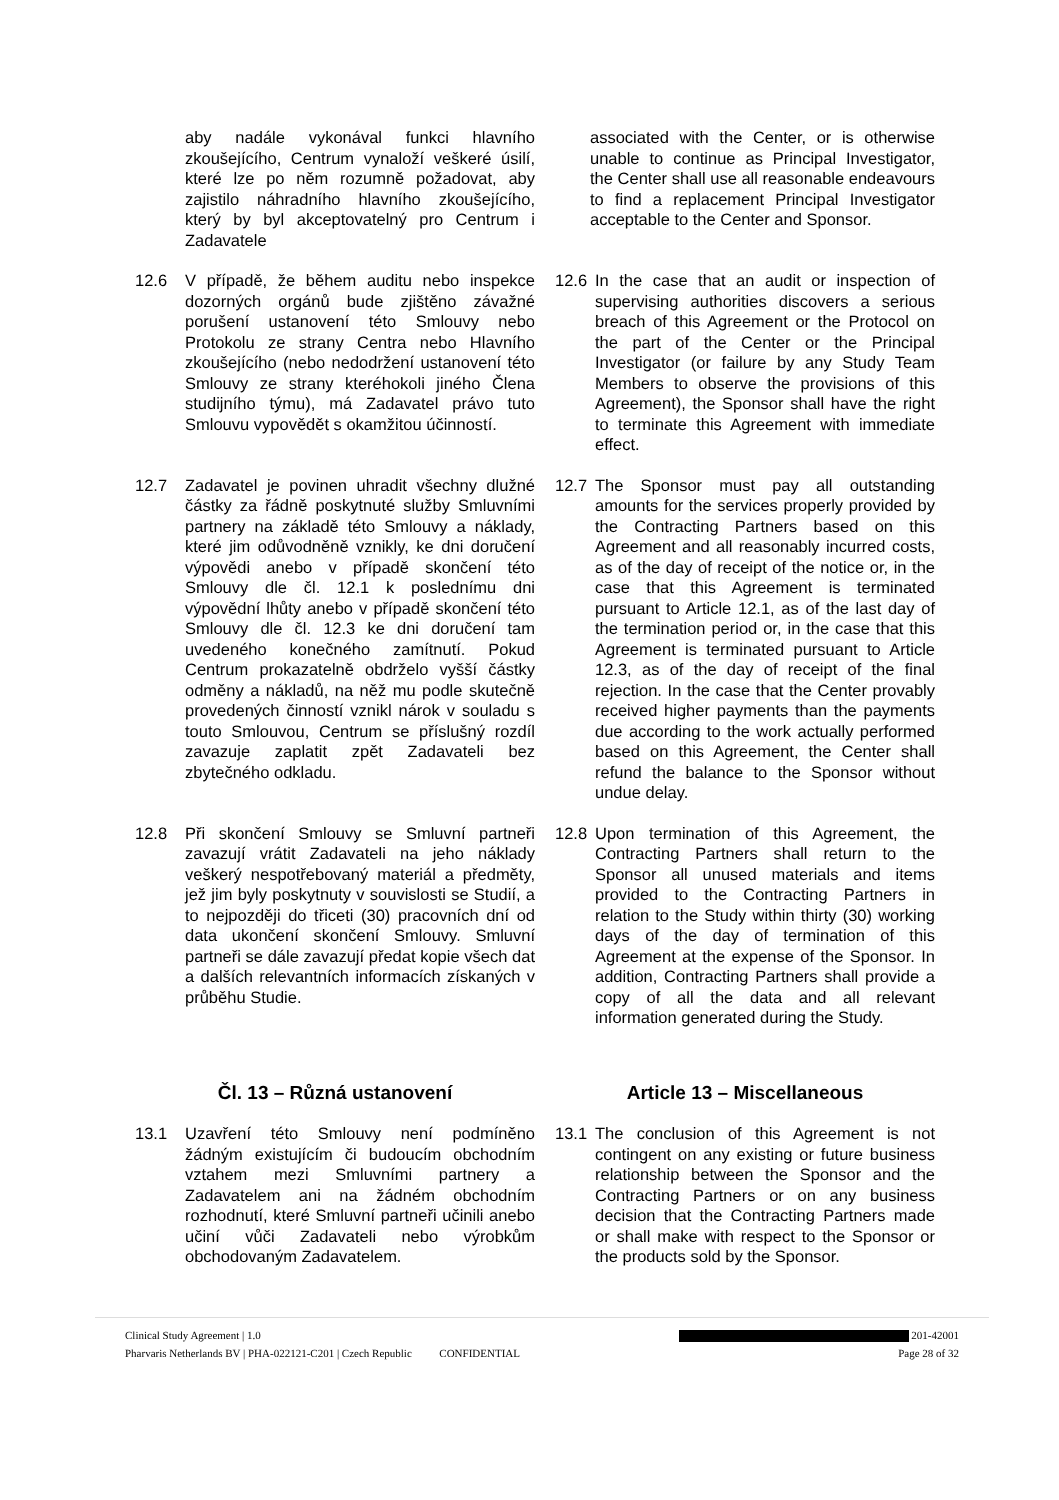aby nadále vykonával funkci hlavního zkoušejícího, Centrum vynaloží veškeré úsilí, které lze po něm rozumně požadovat, aby zajistilo náhradního hlavního zkoušejícího, který by byl akceptovatelný pro Centrum i Zadavatele
associated with the Center, or is otherwise unable to continue as Principal Investigator, the Center shall use all reasonable endeavours to find a replacement Principal Investigator acceptable to the Center and Sponsor.
12.6 V případě, že během auditu nebo inspekce dozorných orgánů bude zjištěno závažné porušení ustanovení této Smlouvy nebo Protokolu ze strany Centra nebo Hlavního zkoušejícího (nebo nedodržení ustanovení této Smlouvy ze strany kteréhokoli jiného Člena studijního týmu), má Zadavatel právo tuto Smlouvu vypovědět s okamžitou účinností.
12.6 In the case that an audit or inspection of supervising authorities discovers a serious breach of this Agreement or the Protocol on the part of the Center or the Principal Investigator (or failure by any Study Team Members to observe the provisions of this Agreement), the Sponsor shall have the right to terminate this Agreement with immediate effect.
12.7 Zadavatel je povinen uhradit všechny dlužné částky za řádně poskytnuté služby Smluvními partnery na základě této Smlouvy a náklady, které jim odůvodněně vznikly, ke dni doručení výpovědi anebo v případě skončení této Smlouvy dle čl. 12.1 k poslednímu dni výpovědní lhůty anebo v případě skončení této Smlouvy dle čl. 12.3 ke dni doručení tam uvedeného konečného zamítnutí. Pokud Centrum prokazatelně obdrželo vyšší částky odměny a nákladů, na něž mu podle skutečně provedených činností vznikl nárok v souladu s touto Smlouvou, Centrum se příslušný rozdíl zavazuje zaplatit zpět Zadavateli bez zbytečného odkladu.
12.7 The Sponsor must pay all outstanding amounts for the services properly provided by the Contracting Partners based on this Agreement and all reasonably incurred costs, as of the day of receipt of the notice or, in the case that this Agreement is terminated pursuant to Article 12.1, as of the last day of the termination period or, in the case that this Agreement is terminated pursuant to Article 12.3, as of the day of receipt of the final rejection. In the case that the Center provably received higher payments than the payments due according to the work actually performed based on this Agreement, the Center shall refund the balance to the Sponsor without undue delay.
12.8 Při skončení Smlouvy se Smluvní partneři zavazují vrátit Zadavateli na jeho náklady veškerý nespotřebovaný materiál a předměty, jež jim byly poskytnuty v souvislosti se Studií, a to nejpozději do třiceti (30) pracovních dní od data ukončení skončení Smlouvy. Smluvní partneři se dále zavazují předat kopie všech dat a dalších relevantních informacích získaných v průběhu Studie.
12.8 Upon termination of this Agreement, the Contracting Partners shall return to the Sponsor all unused materials and items provided to the Contracting Partners in relation to the Study within thirty (30) working days of the day of termination of this Agreement at the expense of the Sponsor. In addition, Contracting Partners shall provide a copy of all the data and all relevant information generated during the Study.
Čl. 13 – Různá ustanovení Article 13 – Miscellaneous
13.1 Uzavření této Smlouvy není podmíněno žádným existujícím či budoucím obchodním vztahem mezi Smluvními partnery a Zadavatelem ani na žádném obchodním rozhodnutí, které Smluvní partneři učinili anebo učiní vůči Zadavateli nebo výrobkům obchodovaným Zadavatelem.
13.1 The conclusion of this Agreement is not contingent on any existing or future business relationship between the Sponsor and the Contracting Partners or on any business decision that the Contracting Partners made or shall make with respect to the Sponsor or the products sold by the Sponsor.
Clinical Study Agreement | 1.0 201-42001
Pharvaris Netherlands BV | PHA-022121-C201 | Czech Republic CONFIDENTIAL Page 28 of 32